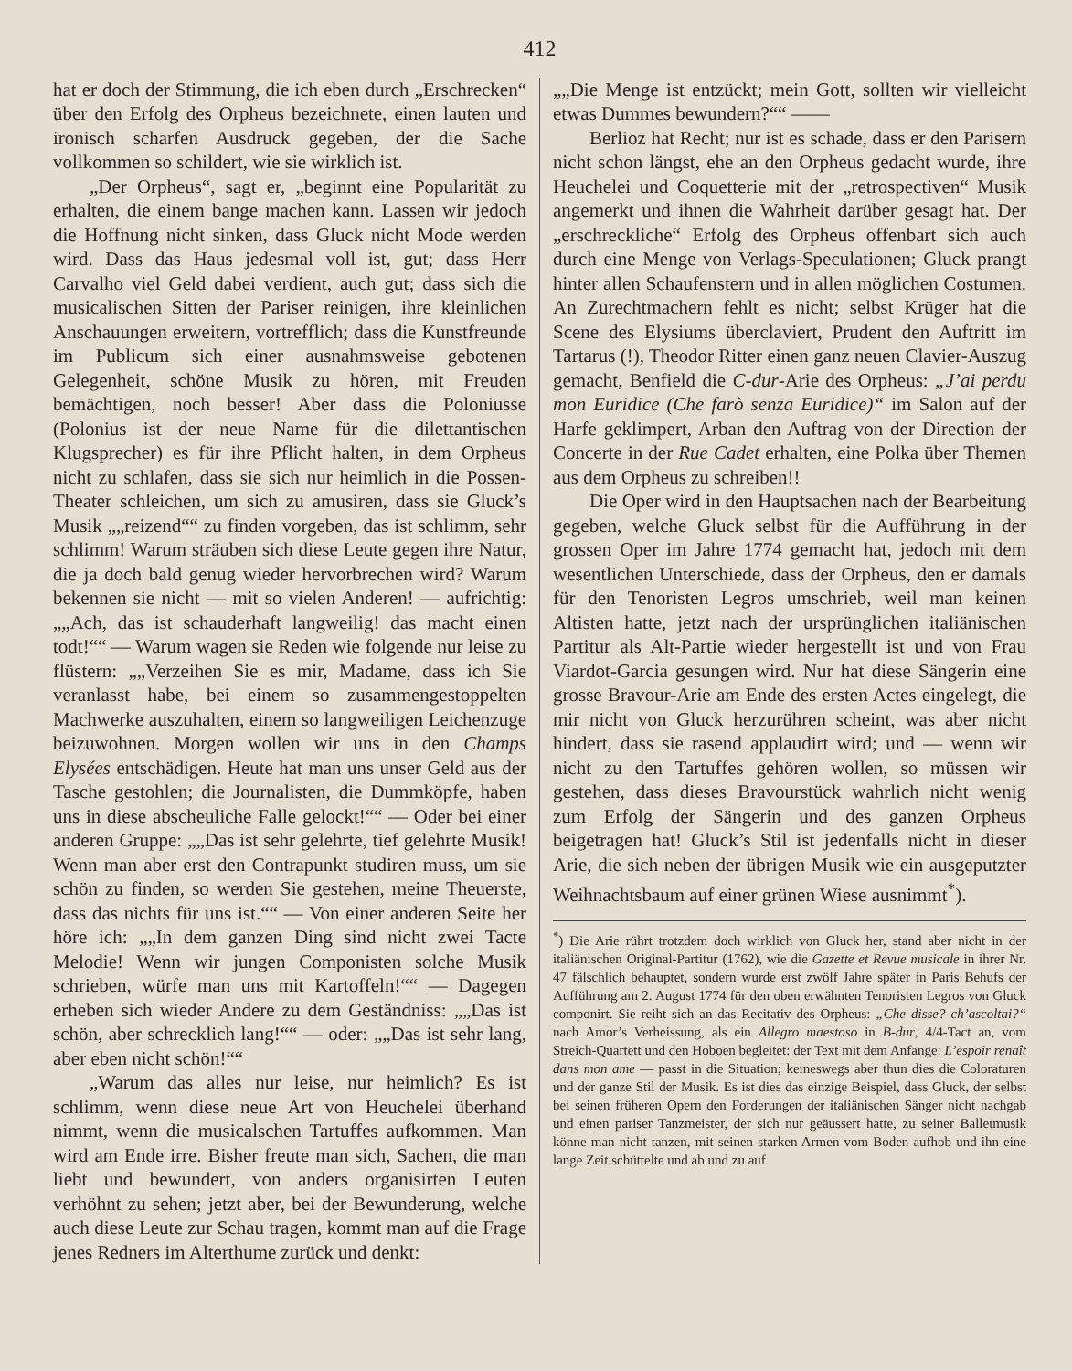412
hat er doch der Stimmung, die ich eben durch „Erschrecken“ über den Erfolg des Orpheus bezeichnete, einen lauten und ironisch scharfen Ausdruck gegeben, der die Sache vollkommen so schildert, wie sie wirklich ist.
„Der Orpheus“, sagt er, „beginnt eine Popularität zu erhalten, die einem bange machen kann. Lassen wir jedoch die Hoffnung nicht sinken, dass Gluck nicht Mode werden wird. Dass das Haus jedesmal voll ist, gut; dass Herr Carvalho viel Geld dabei verdient, auch gut; dass sich die musicalischen Sitten der Pariser reinigen, ihre kleinlichen Anschauungen erweitern, vortrefflich; dass die Kunstfreunde im Publicum sich einer ausnahmsweise gebotenen Gelegenheit, schöne Musik zu hören, mit Freuden bemächtigen, noch besser! Aber dass die Poloniusse (Polonius ist der neue Name für die dilettantischen Klugsprecher) es für ihre Pflicht halten, in dem Orpheus nicht zu schlafen, dass sie sich nur heimlich in die Possen-Theater schleichen, um sich zu amusiren, dass sie Gluck’s Musik „„reizend““ zu finden vorgeben, das ist schlimm, sehr schlimm! Warum sträuben sich diese Leute gegen ihre Natur, die ja doch bald genug wieder hervorbrechen wird? Warum bekennen sie nicht — mit so vielen Anderen! — aufrichtig: „„Ach, das ist schauderhaft langweilig! das macht einen todt!““ — Warum wagen sie Reden wie folgende nur leise zu flüstern: „„Verzeihen Sie es mir, Madame, dass ich Sie veranlasst habe, bei einem so zusammengestoppelten Machwerke auszuhalten, einem so langweiligen Leichenzuge beizuwohnen. Morgen wollen wir uns in den Champs Elysées entschädigen. Heute hat man uns unser Geld aus der Tasche gestohlen; die Journalisten, die Dummköpfe, haben uns in diese abscheuliche Falle gelockt!““ — Oder bei einer anderen Gruppe: „„Das ist sehr gelehrte, tief gelehrte Musik! Wenn man aber erst den Contrapunkt studiren muss, um sie schön zu finden, so werden Sie gestehen, meine Theuerste, dass das nichts für uns ist.““ — Von einer anderen Seite her höre ich: „„In dem ganzen Ding sind nicht zwei Tacte Melodie! Wenn wir jungen Componisten solche Musik schrieben, würfe man uns mit Kartoffeln!““ — Dagegen erheben sich wieder Andere zu dem Geständniss: „„Das ist schön, aber schrecklich lang!““ — oder: „„Das ist sehr lang, aber eben nicht schön!““
„Warum das alles nur leise, nur heimlich? Es ist schlimm, wenn diese neue Art von Heuchelei überhand nimmt, wenn die musicalschen Tartuffes aufkommen. Man wird am Ende irre. Bisher freute man sich, Sachen, die man liebt und bewundert, von anders organisirten Leuten verhöhnt zu sehen; jetzt aber, bei der Bewunderung, welche auch diese Leute zur Schau tragen, kommt man auf die Frage jenes Redners im Alterthume zurück und denkt:
„„Die Menge ist entzückt; mein Gott, sollten wir vielleicht etwas Dummes bewundern?““ ——
Berlioz hat Recht; nur ist es schade, dass er den Parisern nicht schon längst, ehe an den Orpheus gedacht wurde, ihre Heuchelei und Coquetterie mit der „retrospectiven“ Musik angemerkt und ihnen die Wahrheit darüber gesagt hat. Der „erschreckliche“ Erfolg des Orpheus offenbart sich auch durch eine Menge von Verlags-Speculationen; Gluck prangt hinter allen Schaufenstern und in allen möglichen Costumen. An Zurechtmachern fehlt es nicht; selbst Krüger hat die Scene des Elysiums überclaviert, Prudent den Auftritt im Tartarus (!), Theodor Ritter einen ganz neuen Clavier-Auszug gemacht, Benfield die C-dur-Arie des Orpheus: „J’ai perdu mon Euridice (Che farò senza Euridice)“ im Salon auf der Harfe geklimpert, Arban den Auftrag von der Direction der Concerte in der Rue Cadet erhalten, eine Polka über Themen aus dem Orpheus zu schreiben!!
Die Oper wird in den Hauptsachen nach der Bearbeitung gegeben, welche Gluck selbst für die Aufführung in der grossen Oper im Jahre 1774 gemacht hat, jedoch mit dem wesentlichen Unterschiede, dass der Orpheus, den er damals für den Tenoristen Legros umschrieb, weil man keinen Altisten hatte, jetzt nach der ursprünglichen italiänischen Partitur als Alt-Partie wieder hergestellt ist und von Frau Viardot-Garcia gesungen wird. Nur hat diese Sängerin eine grosse Bravour-Arie am Ende des ersten Actes eingelegt, die mir nicht von Gluck herzurühren scheint, was aber nicht hindert, dass sie rasend applaudirt wird; und — wenn wir nicht zu den Tartuffes gehören wollen, so müssen wir gestehen, dass dieses Bravourstück wahrlich nicht wenig zum Erfolg der Sängerin und des ganzen Orpheus beigetragen hat! Gluck’s Stil ist jedenfalls nicht in dieser Arie, die sich neben der übrigen Musik wie ein ausgeputzter Weihnachtsbaum auf einer grünen Wiese ausnimmt<sup>*</sup>).
<sup>*</sup>) Die Arie rührt trotzdem doch wirklich von Gluck her, stand aber nicht in der italiänischen Original-Partitur (1762), wie die Gazette et Revue musicale in ihrer Nr. 47 fälschlich behauptet, sondern wurde erst zwölf Jahre später in Paris Behufs der Aufführung am 2. August 1774 für den oben erwähnten Tenoristen Legros von Gluck componirt. Sie reiht sich an das Recitativ des Orpheus: „Che disse? ch’ascoltai?“ nach Amor’s Verheissung, als ein Allegro maestoso in B-dur, 4/4-Tact an, vom Streich-Quartett und den Hoboen begleitet: der Text mit dem Anfange: L’espoir renaît dans mon ame — passt in die Situation; keineswegs aber thun dies die Coloraturen und der ganze Stil der Musik. Es ist dies das einzige Beispiel, dass Gluck, der selbst bei seinen früheren Opern den Forderungen der italiänischen Sänger nicht nachgab und einen pariser Tanzmeister, der sich nur geäussert hatte, zu seiner Balletmusik könne man nicht tanzen, mit seinen starken Armen vom Boden aufhob und ihn eine lange Zeit schüttelte und ab und zu auf